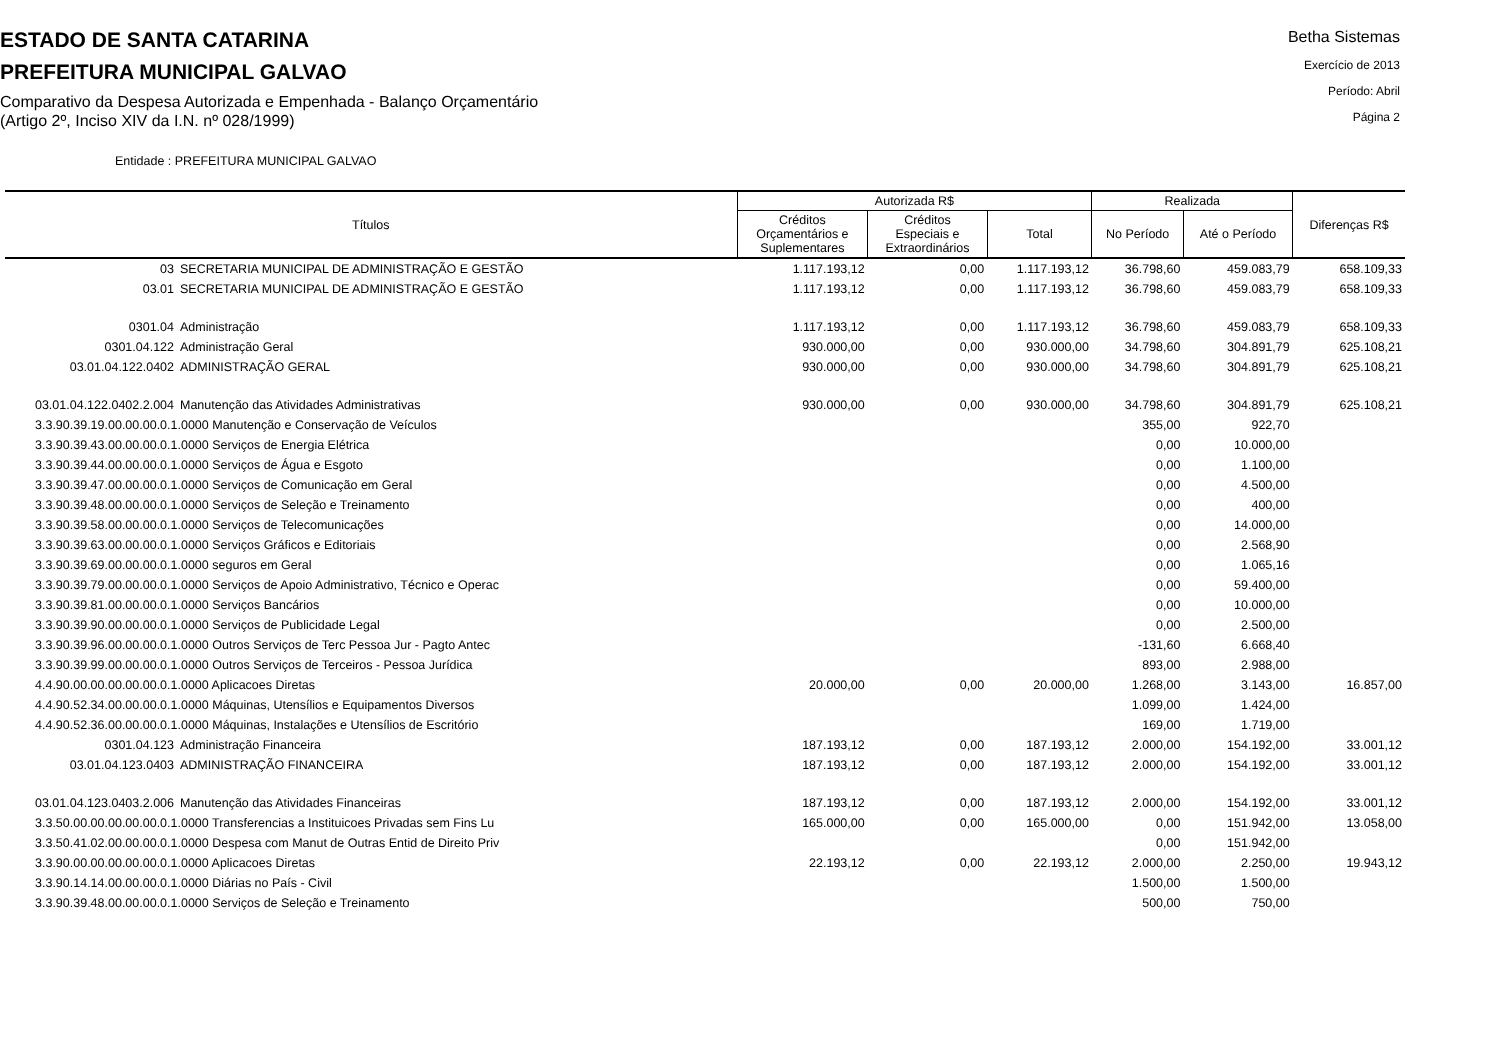ESTADO DE SANTA CATARINA
PREFEITURA MUNICIPAL GALVAO
Comparativo da Despesa Autorizada e Empenhada - Balanço Orçamentário
(Artigo 2º, Inciso XIV da I.N. nº 028/1999)
Betha Sistemas
Exercício de 2013
Período: Abril
Página 2
Entidade : PREFEITURA MUNICIPAL GALVAO
| Títulos | | Autorizada R$ | | | Realizada | | Diferenças R$ |
| --- | --- | --- | --- | --- | --- | --- | --- |
| | | Créditos Orçamentários e Suplementares | Créditos Especiais e Extraordinários | Total | No Período | Até o Período | |
| 03 | SECRETARIA MUNICIPAL DE ADMINISTRAÇÃO E GESTÃO | 1.117.193,12 | 0,00 | 1.117.193,12 | 36.798,60 | 459.083,79 | 658.109,33 |
| 03.01 | SECRETARIA MUNICIPAL DE ADMINISTRAÇÃO E GESTÃO | 1.117.193,12 | 0,00 | 1.117.193,12 | 36.798,60 | 459.083,79 | 658.109,33 |
| 0301.04 | Administração | 1.117.193,12 | 0,00 | 1.117.193,12 | 36.798,60 | 459.083,79 | 658.109,33 |
| 0301.04.122 | Administração Geral | 930.000,00 | 0,00 | 930.000,00 | 34.798,60 | 304.891,79 | 625.108,21 |
| 03.01.04.122.0402 | ADMINISTRAÇÃO GERAL | 930.000,00 | 0,00 | 930.000,00 | 34.798,60 | 304.891,79 | 625.108,21 |
| 03.01.04.122.0402.2.004 | Manutenção das Atividades Administrativas | 930.000,00 | 0,00 | 930.000,00 | 34.798,60 | 304.891,79 | 625.108,21 |
| 3.3.90.39.19.00.00.00.0.1.0000 Manutenção e Conservação de Veículos | | | | | 355,00 | 922,70 | |
| 3.3.90.39.43.00.00.00.0.1.0000 Serviços de Energia Elétrica | | | | | 0,00 | 10.000,00 | |
| 3.3.90.39.44.00.00.00.0.1.0000 Serviços de Água e Esgoto | | | | | 0,00 | 1.100,00 | |
| 3.3.90.39.47.00.00.00.0.1.0000 Serviços de Comunicação em Geral | | | | | 0,00 | 4.500,00 | |
| 3.3.90.39.48.00.00.00.0.1.0000 Serviços de Seleção e Treinamento | | | | | 0,00 | 400,00 | |
| 3.3.90.39.58.00.00.00.0.1.0000 Serviços de Telecomunicações | | | | | 0,00 | 14.000,00 | |
| 3.3.90.39.63.00.00.00.0.1.0000 Serviços Gráficos e Editoriais | | | | | 0,00 | 2.568,90 | |
| 3.3.90.39.69.00.00.00.0.1.0000 seguros em Geral | | | | | 0,00 | 1.065,16 | |
| 3.3.90.39.79.00.00.00.0.1.0000 Serviços de Apoio Administrativo, Técnico e Operac | | | | | 0,00 | 59.400,00 | |
| 3.3.90.39.81.00.00.00.0.1.0000 Serviços Bancários | | | | | 0,00 | 10.000,00 | |
| 3.3.90.39.90.00.00.00.0.1.0000 Serviços de Publicidade Legal | | | | | 0,00 | 2.500,00 | |
| 3.3.90.39.96.00.00.00.0.1.0000 Outros Serviços de Terc Pessoa Jur - Pagto Antec | | | | | -131,60 | 6.668,40 | |
| 3.3.90.39.99.00.00.00.0.1.0000 Outros Serviços de Terceiros - Pessoa Jurídica | | | | | 893,00 | 2.988,00 | |
| 4.4.90.00.00.00.00.00.0.1.0000 Aplicacoes Diretas | | 20.000,00 | 0,00 | 20.000,00 | 1.268,00 | 3.143,00 | 16.857,00 |
| 4.4.90.52.34.00.00.00.0.1.0000 Máquinas, Utensílios e Equipamentos Diversos | | | | | 1.099,00 | 1.424,00 | |
| 4.4.90.52.36.00.00.00.0.1.0000 Máquinas, Instalações e Utensílios de Escritório | | | | | 169,00 | 1.719,00 | |
| 0301.04.123 | Administração Financeira | 187.193,12 | 0,00 | 187.193,12 | 2.000,00 | 154.192,00 | 33.001,12 |
| 03.01.04.123.0403 | ADMINISTRAÇÃO FINANCEIRA | 187.193,12 | 0,00 | 187.193,12 | 2.000,00 | 154.192,00 | 33.001,12 |
| 03.01.04.123.0403.2.006 | Manutenção das Atividades Financeiras | 187.193,12 | 0,00 | 187.193,12 | 2.000,00 | 154.192,00 | 33.001,12 |
| 3.3.50.00.00.00.00.00.0.1.0000 Transferencias a Instituicoes Privadas sem Fins Lu | | 165.000,00 | 0,00 | 165.000,00 | 0,00 | 151.942,00 | 13.058,00 |
| 3.3.50.41.02.00.00.00.0.1.0000 Despesa com Manut de Outras Entid de Direito Priv | | | | | 0,00 | 151.942,00 | |
| 3.3.90.00.00.00.00.00.0.1.0000 Aplicacoes Diretas | | 22.193,12 | 0,00 | 22.193,12 | 2.000,00 | 2.250,00 | 19.943,12 |
| 3.3.90.14.14.00.00.00.0.1.0000 Diárias no País - Civil | | | | | 1.500,00 | 1.500,00 | |
| 3.3.90.39.48.00.00.00.0.1.0000 Serviços de Seleção e Treinamento | | | | | 500,00 | 750,00 | |